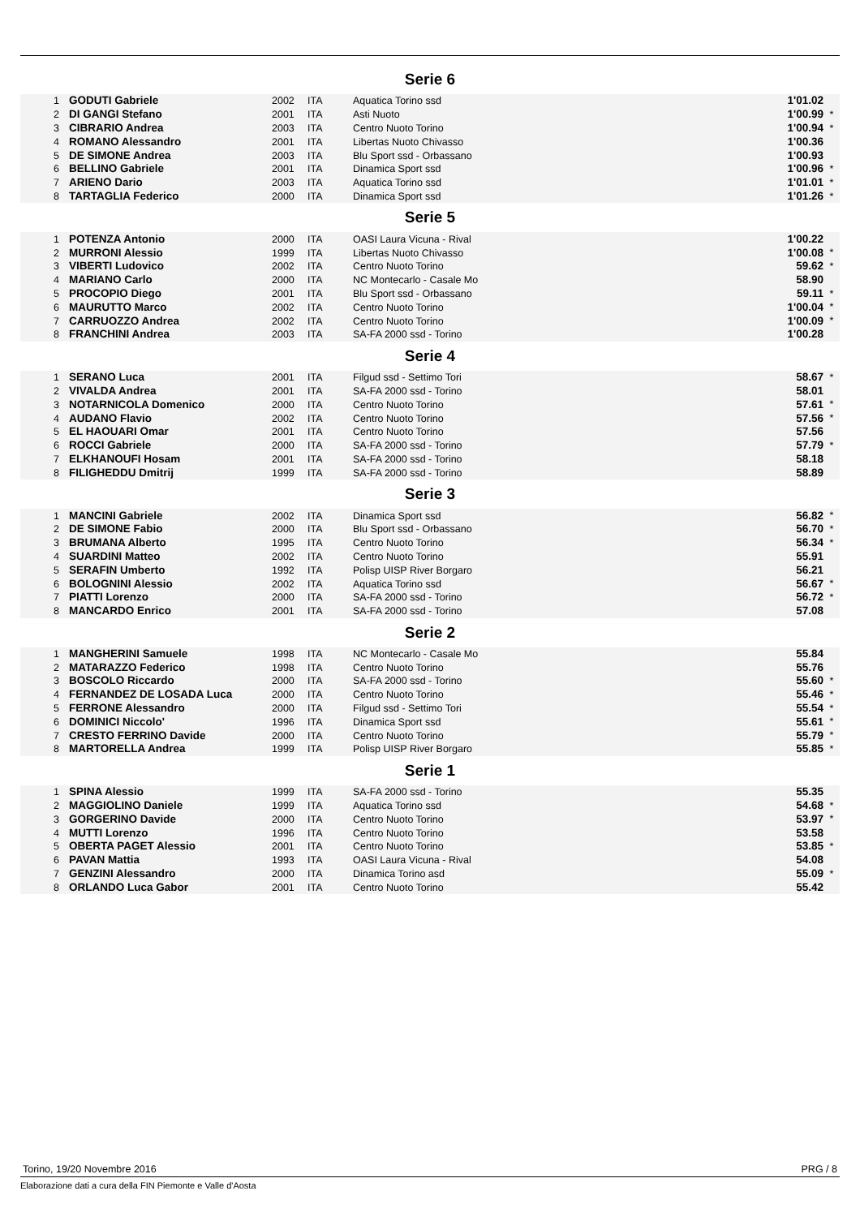Serie 6
| 1 | GODUTI Gabriele | 2002 | ITA | Aquatica Torino ssd | 1'01.02 | |
| 2 | DI GANGI Stefano | 2001 | ITA | Asti Nuoto | 1'00.99 | * |
| 3 | CIBRARIO Andrea | 2003 | ITA | Centro Nuoto Torino | 1'00.94 | * |
| 4 | ROMANO Alessandro | 2001 | ITA | Libertas Nuoto Chivasso | 1'00.36 | |
| 5 | DE SIMONE Andrea | 2003 | ITA | Blu Sport ssd - Orbassano | 1'00.93 | |
| 6 | BELLINO Gabriele | 2001 | ITA | Dinamica Sport ssd | 1'00.96 | * |
| 7 | ARIENO Dario | 2003 | ITA | Aquatica Torino ssd | 1'01.01 | * |
| 8 | TARTAGLIA Federico | 2000 | ITA | Dinamica Sport ssd | 1'01.26 | * |
Serie 5
| 1 | POTENZA Antonio | 2000 | ITA | OASI Laura Vicuna - Rival | 1'00.22 | |
| 2 | MURRONI Alessio | 1999 | ITA | Libertas Nuoto Chivasso | 1'00.08 | * |
| 3 | VIBERTI Ludovico | 2002 | ITA | Centro Nuoto Torino | 59.62 | * |
| 4 | MARIANO Carlo | 2000 | ITA | NC Montecarlo - Casale Mo | 58.90 | |
| 5 | PROCOPIO Diego | 2001 | ITA | Blu Sport ssd - Orbassano | 59.11 | * |
| 6 | MAURUTTO Marco | 2002 | ITA | Centro Nuoto Torino | 1'00.04 | * |
| 7 | CARRUOZZO Andrea | 2002 | ITA | Centro Nuoto Torino | 1'00.09 | * |
| 8 | FRANCHINI Andrea | 2003 | ITA | SA-FA 2000 ssd - Torino | 1'00.28 | |
Serie 4
| 1 | SERANO Luca | 2001 | ITA | Filgud ssd - Settimo Tori | 58.67 | * |
| 2 | VIVALDA Andrea | 2001 | ITA | SA-FA 2000 ssd - Torino | 58.01 | |
| 3 | NOTARNICOLA Domenico | 2000 | ITA | Centro Nuoto Torino | 57.61 | * |
| 4 | AUDANO Flavio | 2002 | ITA | Centro Nuoto Torino | 57.56 | * |
| 5 | EL HAOUARI Omar | 2001 | ITA | Centro Nuoto Torino | 57.56 | |
| 6 | ROCCI Gabriele | 2000 | ITA | SA-FA 2000 ssd - Torino | 57.79 | * |
| 7 | ELKHANOUFI Hosam | 2001 | ITA | SA-FA 2000 ssd - Torino | 58.18 | |
| 8 | FILIGHEDDU Dmitrij | 1999 | ITA | SA-FA 2000 ssd - Torino | 58.89 | |
Serie 3
| 1 | MANCINI Gabriele | 2002 | ITA | Dinamica Sport ssd | 56.82 | * |
| 2 | DE SIMONE Fabio | 2000 | ITA | Blu Sport ssd - Orbassano | 56.70 | * |
| 3 | BRUMANA Alberto | 1995 | ITA | Centro Nuoto Torino | 56.34 | * |
| 4 | SUARDINI Matteo | 2002 | ITA | Centro Nuoto Torino | 55.91 | |
| 5 | SERAFIN Umberto | 1992 | ITA | Polisp UISP River Borgaro | 56.21 | |
| 6 | BOLOGNINI Alessio | 2002 | ITA | Aquatica Torino ssd | 56.67 | * |
| 7 | PIATTI Lorenzo | 2000 | ITA | SA-FA 2000 ssd - Torino | 56.72 | * |
| 8 | MANCARDO Enrico | 2001 | ITA | SA-FA 2000 ssd - Torino | 57.08 | |
Serie 2
| 1 | MANGHERINI Samuele | 1998 | ITA | NC Montecarlo - Casale Mo | 55.84 | |
| 2 | MATARAZZO Federico | 1998 | ITA | Centro Nuoto Torino | 55.76 | |
| 3 | BOSCOLO Riccardo | 2000 | ITA | SA-FA 2000 ssd - Torino | 55.60 | * |
| 4 | FERNANDEZ DE LOSADA Luca | 2000 | ITA | Centro Nuoto Torino | 55.46 | * |
| 5 | FERRONE Alessandro | 2000 | ITA | Filgud ssd - Settimo Tori | 55.54 | * |
| 6 | DOMINICI Niccolo' | 1996 | ITA | Dinamica Sport ssd | 55.61 | * |
| 7 | CRESTO FERRINO Davide | 2000 | ITA | Centro Nuoto Torino | 55.79 | * |
| 8 | MARTORELLA Andrea | 1999 | ITA | Polisp UISP River Borgaro | 55.85 | * |
Serie 1
| 1 | SPINA Alessio | 1999 | ITA | SA-FA 2000 ssd - Torino | 55.35 | |
| 2 | MAGGIOLINO Daniele | 1999 | ITA | Aquatica Torino ssd | 54.68 | * |
| 3 | GORGERINO Davide | 2000 | ITA | Centro Nuoto Torino | 53.97 | * |
| 4 | MUTTI Lorenzo | 1996 | ITA | Centro Nuoto Torino | 53.58 | |
| 5 | OBERTA PAGET Alessio | 2001 | ITA | Centro Nuoto Torino | 53.85 | * |
| 6 | PAVAN Mattia | 1993 | ITA | OASI Laura Vicuna - Rival | 54.08 | |
| 7 | GENZINI Alessandro | 2000 | ITA | Dinamica Torino asd | 55.09 | * |
| 8 | ORLANDO Luca Gabor | 2001 | ITA | Centro Nuoto Torino | 55.42 | |
Torino, 19/20 Novembre 2016 PRG / 8
Elaborazione dati a cura della FIN Piemonte e Valle d'Aosta